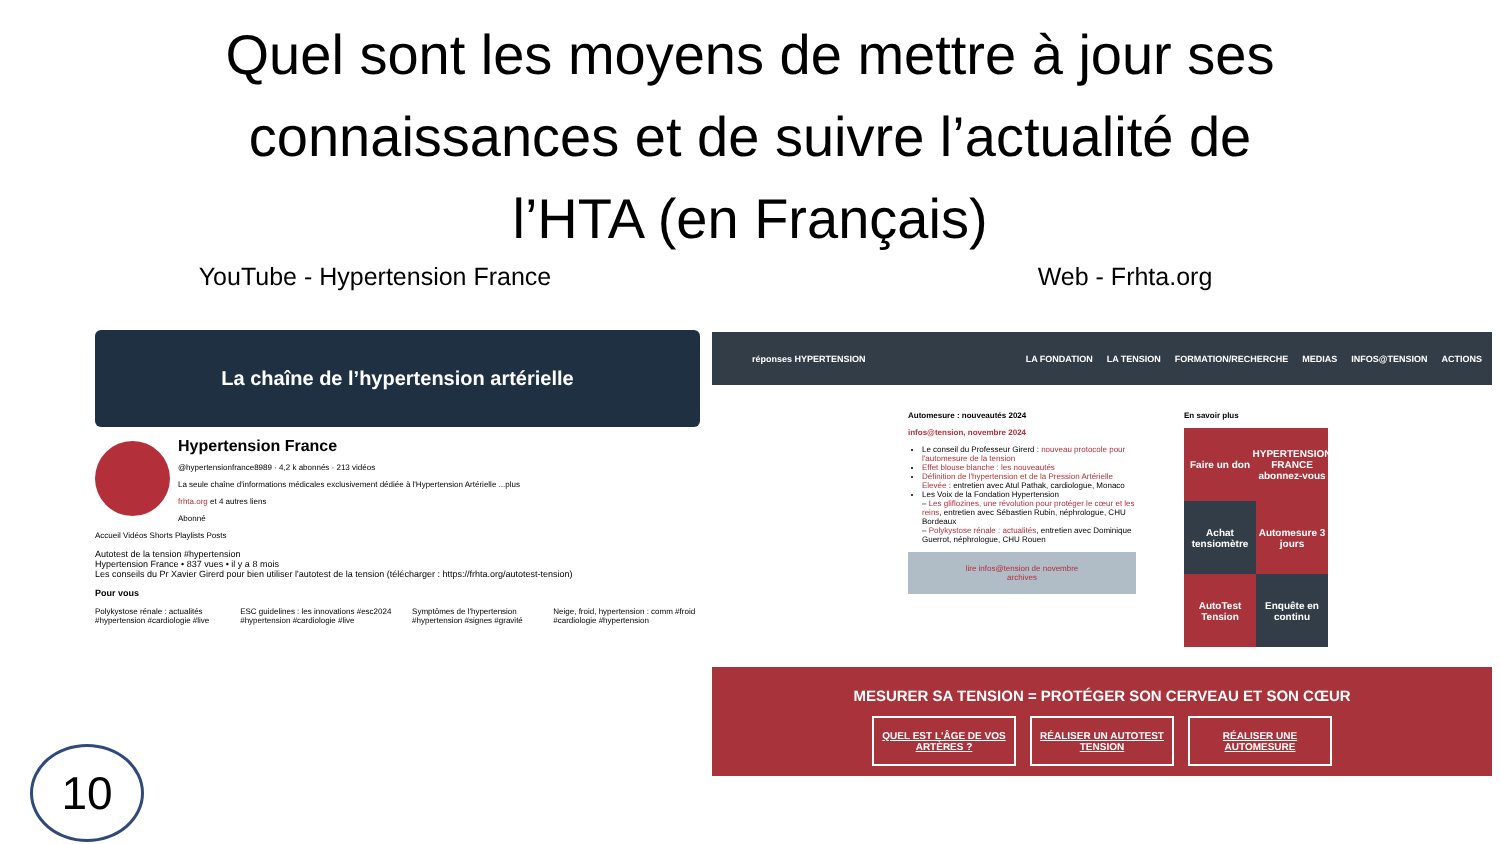Quel sont les moyens de mettre à jour ses connaissances et de suivre l’actualité de l’HTA (en Français)
YouTube - Hypertension France Web - Frhta.org
La chaîne de l’hypertension artérielle
Hypertension France
@hypertensionfrance8989 · 4,2 k abonnés · 213 vidéos
La seule chaîne d'informations médicales exclusivement dédiée à l'Hypertension Artérielle ...plus
frhta.org et 4 autres liens
Abonné
Accueil Vidéos Shorts Playlists Posts
Autotest de la tension #hypertension
Hypertension France • 837 vues • il y a 8 mois
Les conseils du Pr Xavier Girerd pour bien utiliser l'autotest de la tension (télécharger : https://frhta.org/autotest-tension)
Pour vous
Polykystose rénale : actualités #hypertension #cardiologie #live
ESC guidelines : les innovations #esc2024 #hypertension #cardiologie #live
Symptômes de l'hypertension #hypertension #signes #gravité
Neige, froid, hypertension : comm #froid #cardiologie #hypertension
réponses HYPERTENSION LA FONDATION LA TENSION FORMATION/RECHERCHE MEDIAS INFOS@TENSION ACTIONS
Automesure : nouveautés 2024
infos@tension, novembre 2024
Le conseil du Professeur Girerd : nouveau protocole pour l'automesure de la tension
Effet blouse blanche : les nouveautés
Définition de l'hypertension et de la Pression Artérielle Elevée : entretien avec Atul Pathak, cardiologue, Monaco
Les Voix de la Fondation Hypertension
– Les gliflozines, une révolution pour protéger le cœur et les reins, entretien avec Sébastien Rubin, néphrologue, CHU Bordeaux
– Polykystose rénale : actualités, entretien avec Dominique Guerrot, néphrologue, CHU Rouen
lire infos@tension de novembre
archives
En savoir plus
Faire un don
HYPERTENSION FRANCE abonnez-vous
Achat tensiomètre
Automesure 3 jours
AutoTest Tension
Enquête en continu
MESURER SA TENSION = PROTÉGER SON CERVEAU ET SON CŒUR
QUEL EST L'ÂGE DE VOS ARTÈRES ?
RÉALISER UN AUTOTEST TENSION
RÉALISER UNE AUTOMESURE
10